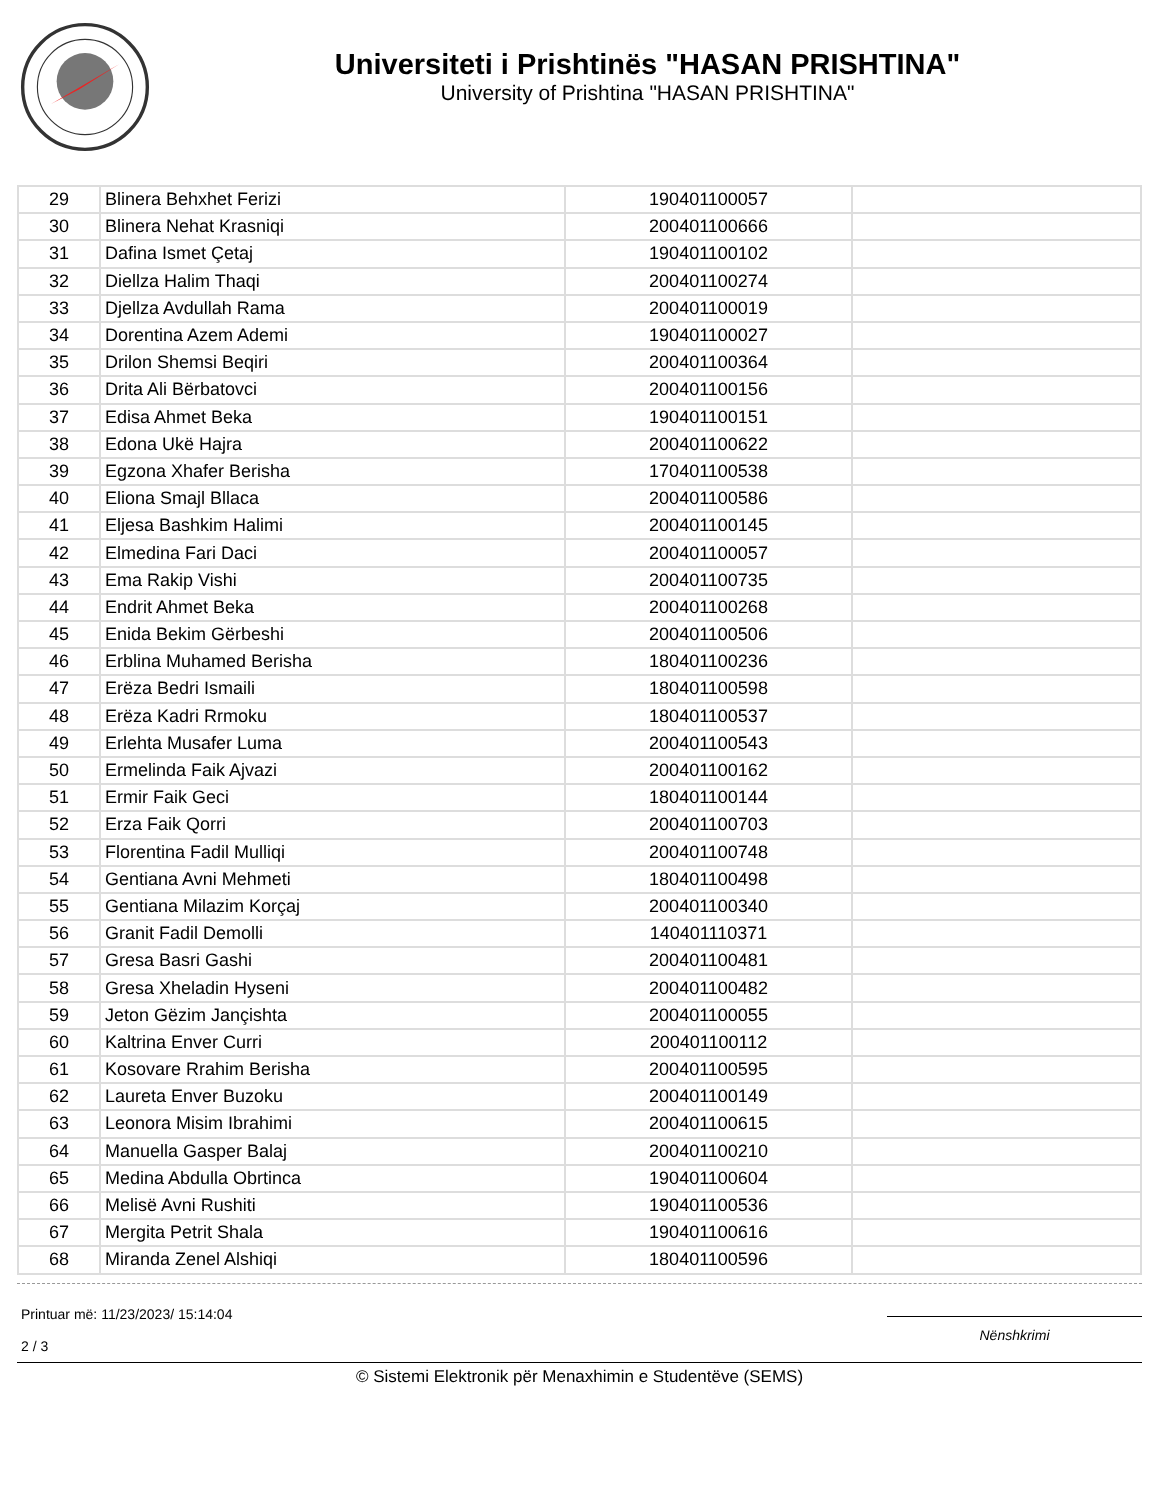Universiteti i Prishtinës "HASAN PRISHTINA"
University of Prishtina "HASAN PRISHTINA"
| 29 | Blinera Behxhet Ferizi | 190401100057 | |
| 30 | Blinera Nehat Krasniqi | 200401100666 | |
| 31 | Dafina Ismet Çetaj | 190401100102 | |
| 32 | Diellza Halim Thaqi | 200401100274 | |
| 33 | Djellza Avdullah Rama | 200401100019 | |
| 34 | Dorentina Azem Ademi | 190401100027 | |
| 35 | Drilon Shemsi Beqiri | 200401100364 | |
| 36 | Drita Ali Bërbatovci | 200401100156 | |
| 37 | Edisa Ahmet Beka | 190401100151 | |
| 38 | Edona Ukë Hajra | 200401100622 | |
| 39 | Egzona Xhafer Berisha | 170401100538 | |
| 40 | Eliona Smajl Bllaca | 200401100586 | |
| 41 | Eljesa Bashkim Halimi | 200401100145 | |
| 42 | Elmedina Fari Daci | 200401100057 | |
| 43 | Ema Rakip Vishi | 200401100735 | |
| 44 | Endrit Ahmet Beka | 200401100268 | |
| 45 | Enida Bekim Gërbeshi | 200401100506 | |
| 46 | Erblina Muhamed Berisha | 180401100236 | |
| 47 | Erëza Bedri Ismaili | 180401100598 | |
| 48 | Erëza Kadri Rrmoku | 180401100537 | |
| 49 | Erlehta Musafer Luma | 200401100543 | |
| 50 | Ermelinda Faik Ajvazi | 200401100162 | |
| 51 | Ermir Faik Geci | 180401100144 | |
| 52 | Erza Faik Qorri | 200401100703 | |
| 53 | Florentina Fadil Mulliqi | 200401100748 | |
| 54 | Gentiana Avni Mehmeti | 180401100498 | |
| 55 | Gentiana Milazim Korçaj | 200401100340 | |
| 56 | Granit Fadil Demolli | 140401110371 | |
| 57 | Gresa Basri Gashi | 200401100481 | |
| 58 | Gresa Xheladin Hyseni | 200401100482 | |
| 59 | Jeton Gëzim Jançishta | 200401100055 | |
| 60 | Kaltrina Enver Curri | 200401100112 | |
| 61 | Kosovare Rrahim Berisha | 200401100595 | |
| 62 | Laureta Enver Buzoku | 200401100149 | |
| 63 | Leonora Misim Ibrahimi | 200401100615 | |
| 64 | Manuella Gasper Balaj | 200401100210 | |
| 65 | Medina Abdulla Obrtinca | 190401100604 | |
| 66 | Melisë Avni Rushiti | 190401100536 | |
| 67 | Mergita Petrit Shala | 190401100616 | |
| 68 | Miranda Zenel Alshiqi | 180401100596 | |
Printuar më: 11/23/2023/ 15:14:04
2 / 3
Nënshkrimi
© Sistemi Elektronik për Menaxhimin e Studentëve (SEMS)